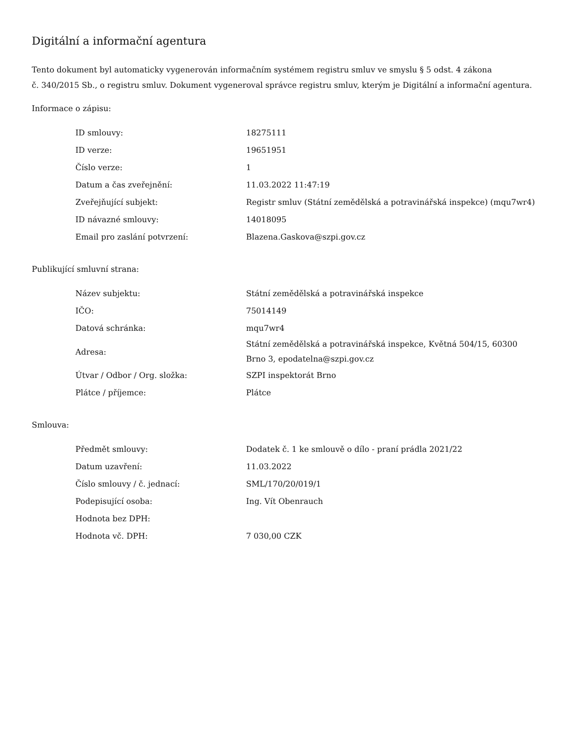Digitální a informační agentura
Tento dokument byl automaticky vygenerován informačním systémem registru smluv ve smyslu § 5 odst. 4 zákona
č. 340/2015 Sb., o registru smluv. Dokument vygeneroval správce registru smluv, kterým je Digitální a informační agentura.
Informace o zápisu:
| ID smlouvy: | 18275111 |
| ID verze: | 19651951 |
| Číslo verze: | 1 |
| Datum a čas zveřejnění: | 11.03.2022 11:47:19 |
| Zveřejňující subjekt: | Registr smluv (Státní zemědělská a potravinářská inspekce) (mqu7wr4) |
| ID návazné smlouvy: | 14018095 |
| Email pro zaslání potvrzení: | Blazena.Gaskova@szpi.gov.cz |
Publikující smluvní strana:
| Název subjektu: | Státní zemědělská a potravinářská inspekce |
| IČO: | 75014149 |
| Datová schránka: | mqu7wr4 |
| Adresa: | Státní zemědělská a potravinářská inspekce, Květná 504/15, 60300 Brno 3, epodatelna@szpi.gov.cz |
| Útvar / Odbor / Org. složka: | SZPI inspektorát Brno |
| Plátce / příjemce: | Plátce |
Smlouva:
| Předmět smlouvy: | Dodatek č. 1 ke smlouvě o dílo - praní prádla 2021/22 |
| Datum uzavření: | 11.03.2022 |
| Číslo smlouvy / č. jednací: | SML/170/20/019/1 |
| Podepisující osoba: | Ing. Vít Obenrauch |
| Hodnota bez DPH: | |
| Hodnota vč. DPH: | 7 030,00 CZK |